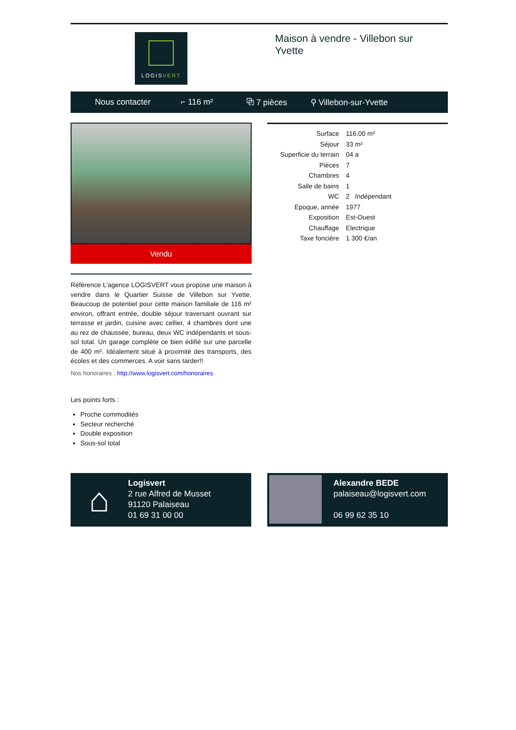LOGIS VERT
Maison à vendre - Villebon sur Yvette
Nous contacter ⌐ 116 m² ⧉ 7 pièces ⚲ Villebon-sur-Yvette
Vendu
Référence L'agence LOGISVERT vous propose une maison à vendre dans le Quartier Suisse de Villebon sur Yvette. Beaucoup de potentiel pour cette maison familiale de 116 m² environ, offrant entrée, double séjour traversant ouvrant sur terrasse et jardin, cuisine avec cellier, 4 chambres dont une au rez de chaussée, bureau, deux WC indépendants et sous-sol total. Un garage complète ce bien édifié sur une parcelle de 400 m². Idéalement situé à proximité des transports, des écoles et des commerces. A voir sans tarder!!
Nos honoraires : http://www.logisvert.com/honoraires
Les points forts :
Proche commodités
Secteur recherché
Double exposition
Sous-sol total
| Surface | 116.00 m² |
| Séjour | 33 m² |
| Superficie du terrain | 04 a |
| Pièces | 7 |
| Chambres | 4 |
| Salle de bains | 1 |
| WC | 2 Indépendant |
| Epoque, année | 1977 |
| Exposition | Est-Ouest |
| Chauffage | Electrique |
| Taxe foncière | 1 300 €/an |
⌂
Logisvert
2 rue Alfred de Musset
91120 Palaiseau
01 69 31 00 00
Alexandre BEDE
palaiseau@logisvert.com
06 99 62 35 10